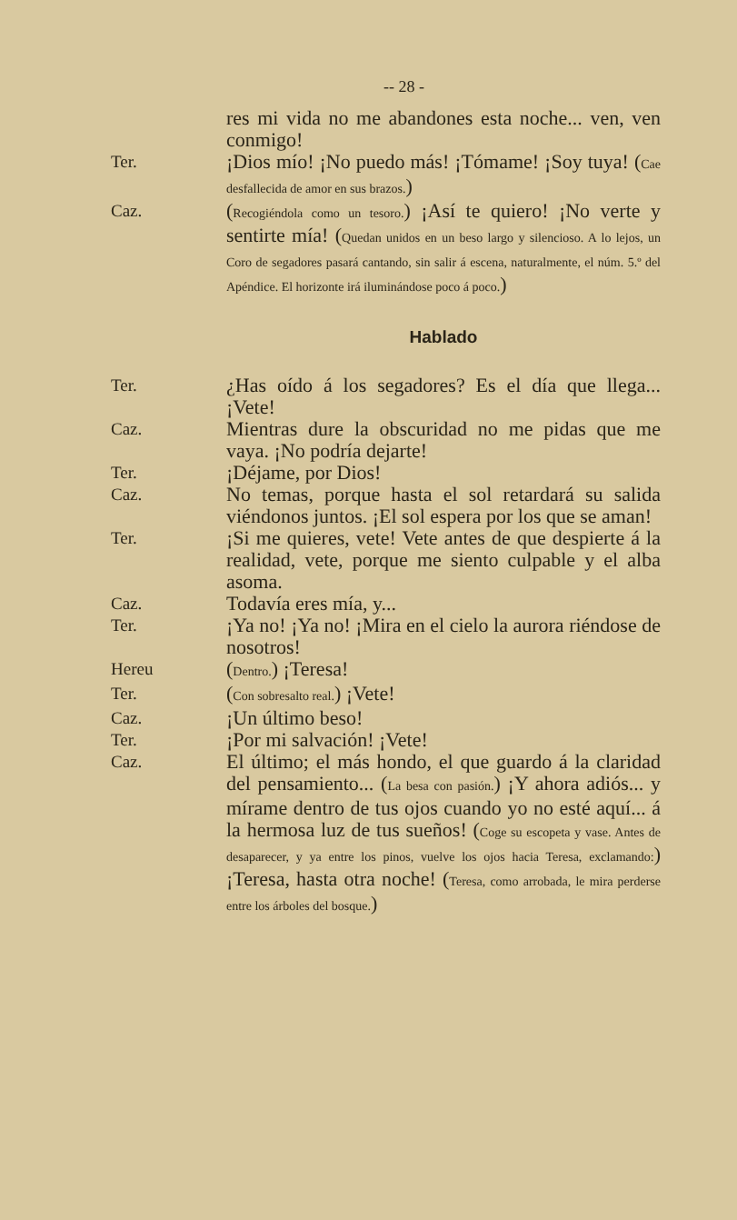-- 28 -
res mi vida no me abandones esta noche... ven, ven conmigo!
Ter.
¡Dios mío! ¡No puedo más! ¡Tómame! ¡Soy tuya! (Cae desfallecida de amor en sus brazos.)
Caz.
(Recogiéndola como un tesoro.) ¡Así te quiero! ¡No verte y sentirte mía! (Quedan unidos en un beso largo y silencioso. A lo lejos, un Coro de segadores pasará cantando, sin salir á escena, naturalmente, el núm. 5.º del Apéndice. El horizonte irá iluminándose poco á poco.)
Hablado
Ter.
¿Has oído á los segadores? Es el día que llega... ¡Vete!
Caz.
Mientras dure la obscuridad no me pidas que me vaya. ¡No podría dejarte!
Ter.
¡Déjame, por Dios!
Caz.
No temas, porque hasta el sol retardará su salida viéndonos juntos. ¡El sol espera por los que se aman!
Ter.
¡Si me quieres, vete! Vete antes de que despierte á la realidad, vete, porque me siento culpable y el alba asoma.
Caz.
Todavía eres mía, y...
Ter.
¡Ya no! ¡Ya no! ¡Mira en el cielo la aurora riéndose de nosotros!
Hereu
(Dentro.) ¡Teresa!
Ter.
(Con sobresalto real.) ¡Vete!
Caz.
¡Un último beso!
Ter.
¡Por mi salvación! ¡Vete!
Caz.
El último; el más hondo, el que guardo á la claridad del pensamiento... (La besa con pasión.) ¡Y ahora adiós... y mírame dentro de tus ojos cuando yo no esté aquí... á la hermosa luz de tus sueños! (Coge su escopeta y vase. Antes de desaparecer, y ya entre los pinos, vuelve los ojos hacia Teresa, exclamando:) ¡Teresa, hasta otra noche! (Teresa, como arrobada, le mira perderse entre los árboles del bosque.)